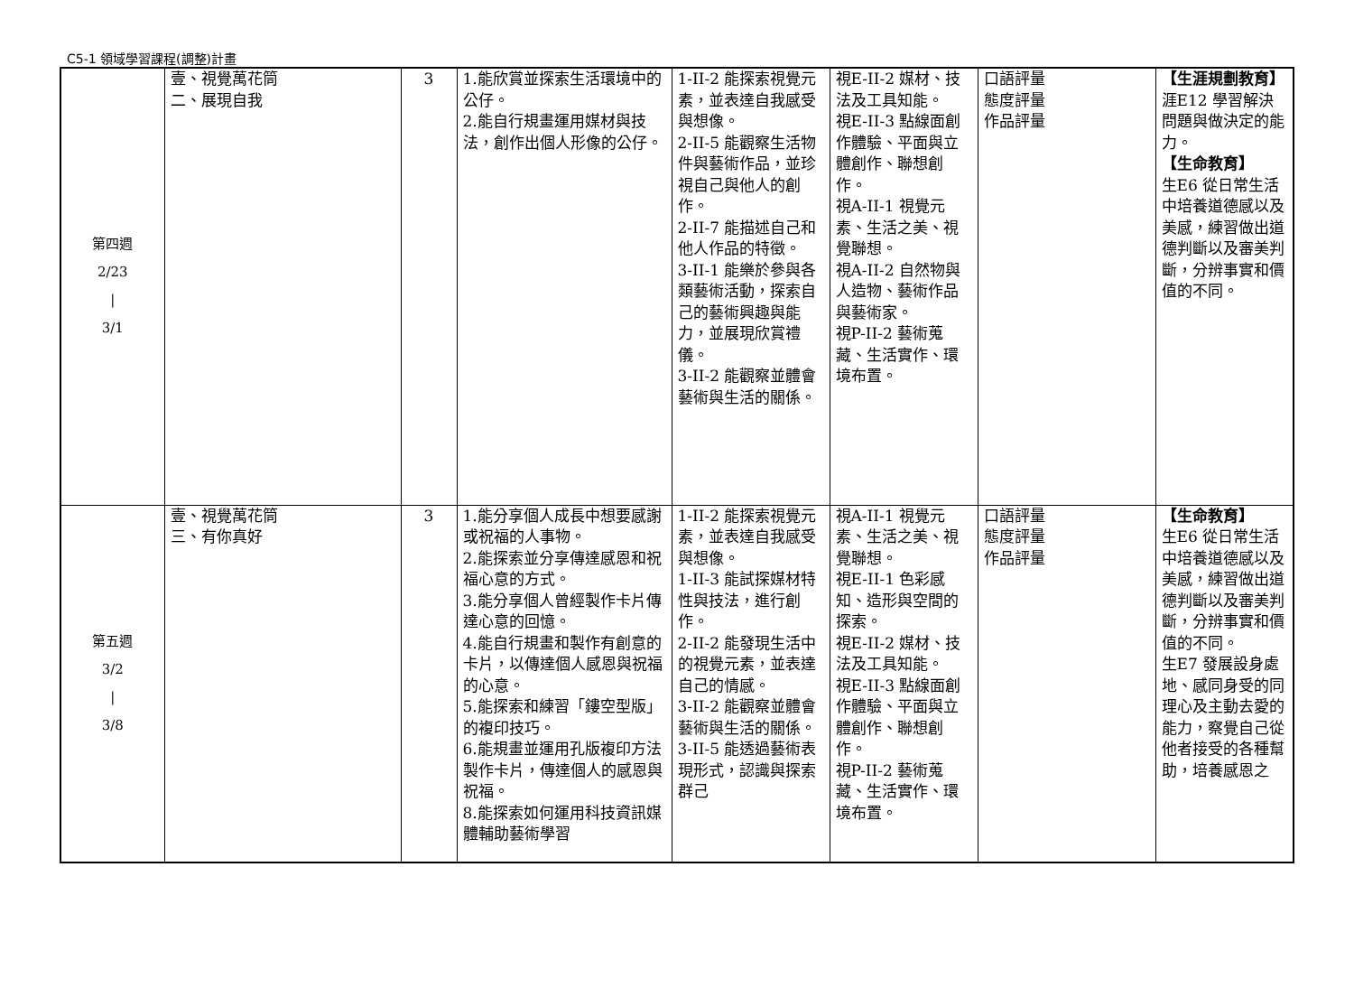C5-1 領域學習課程(調整)計畫
| 第四週 2/23 / 3/1 | 壹、視覺萬花筒 二、展現自我 | 3 | 1.能欣賞並探索生活環境中的公仔。 2.能自行規畫運用媒材與技法，創作出個人形像的公仔。 | 1-II-2 能探索視覺元素，並表達自我感受與想像。 2-II-5 能觀察生活物件與藝術作品，並珍視自己與他人的創作。 2-II-7 能描述自己和他人作品的特徵。 3-II-1 能樂於參與各類藝術活動，探索自己的藝術興趣與能力，並展現欣賞禮儀。 3-II-2 能觀察並體會藝術與生活的關係。 | 視E-II-2 媒材、技法及工具知能。 視E-II-3 點線面創作體驗、平面與立體創作、聯想創作。 視A-II-1 視覺元素、生活之美、視覺聯想。 視A-II-2 自然物與人造物、藝術作品與藝術家。 視P-II-2 藝術蒐藏、生活實作、環境布置。 | 口語評量 態度評量 作品評量 | 【生涯規劃教育】 涯E12 學習解決問題與做決定的能力。 【生命教育】 生E6 從日常生活中培養道德感以及美感，練習做出道德判斷以及審美判斷，分辨事實和價值的不同。 |
| 第五週 3/2 / 3/8 | 壹、視覺萬花筒 三、有你真好 | 3 | 1.能分享個人成長中想要感謝或祝福的人事物。 2.能探索並分享傳達感恩和祝福心意的方式。 3.能分享個人曾經製作卡片傳達心意的回憶。 4.能自行規畫和製作有創意的卡片，以傳達個人感恩與祝福的心意。 5.能探索和練習「鏤空型版」的複印技巧。 6.能規畫並運用孔版複印方法製作卡片，傳達個人的感恩與祝福。 8.能探索如何運用科技資訊媒體輔助藝術學習 | 1-II-2 能探索視覺元素，並表達自我感受與想像。 1-II-3 能試探媒材特性與技法，進行創作。 2-II-2 能發現生活中的視覺元素，並表達自己的情感。 3-II-2 能觀察並體會藝術與生活的關係。 3-II-5 能透過藝術表現形式，認識與探索群己 | 視A-II-1 視覺元素、生活之美、視覺聯想。 視E-II-1 色彩感知、造形與空間的探索。 視E-II-2 媒材、技法及工具知能。 視E-II-3 點線面創作體驗、平面與立體創作、聯想創作。 視P-II-2 藝術蒐藏、生活實作、環境布置。 | 口語評量 態度評量 作品評量 | 【生命教育】 生E6 從日常生活中培養道德感以及美感，練習做出道德判斷以及審美判斷，分辨事實和價值的不同。 生E7 發展設身處地、感同身受的同理心及主動去愛的能力，察覺自己從他者接受的各種幫助，培養感恩之 |